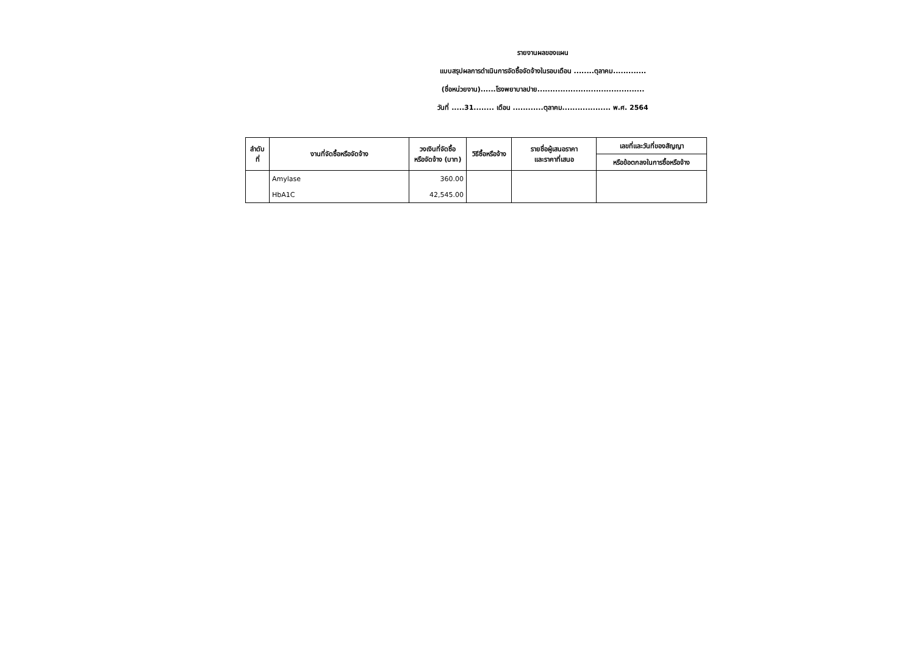รายงานผลของแผน
แบบสรุปผลการดำเนินการจัดซื้อจัดจ้างในรอบเดือน ........ตุลาคม.............
(ชื่อหน่วยงาน)......โรงพยาบาลปาย..........................................
วันที่ .....31........ เดือน ............ตุลาคม................... พ.ศ. 2564
| ลำดับที่ | งานที่จัดซื้อหรือจัดจ้าง | วงเงินที่จัดซื้อ หรือจัดจ้าง (บาท) | วิธีซื้อหรือจ้าง | รายชื่อผู้เสนอราคา และราคาที่เสนอ | เลขที่และวันที่ของสัญญา |
| --- | --- | --- | --- | --- | --- |
| | | | | | หรือข้อตกลงในการซื้อหรือจ้าง |
| | Amylase | 360.00 | | | |
| | HbA1C | 42,545.00 | | | |